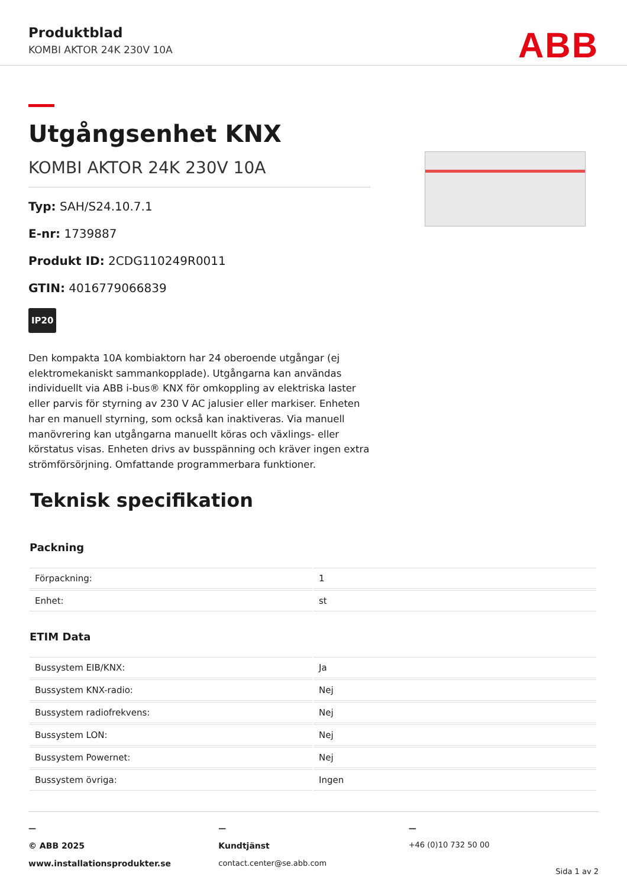Produktblad
KOMBI AKTOR 24K 230V 10A ABB
Utgångsenhet KNX
KOMBI AKTOR 24K 230V 10A
Typ: SAH/S24.10.7.1
E-nr: 1739887
Produkt ID: 2CDG110249R0011
GTIN: 4016779066839
IP20
Den kompakta 10A kombiaktorn har 24 oberoende utgångar (ej elektromekaniskt sammankopplade). Utgångarna kan användas individuellt via ABB i-bus® KNX för omkoppling av elektriska laster eller parvis för styrning av 230 V AC jalusier eller markiser. Enheten har en manuell styrning, som också kan inaktiveras. Via manuell manövrering kan utgångarna manuellt köras och växlings- eller körstatus visas. Enheten drivs av busspänning och kräver ingen extra strömförsörjning. Omfattande programmerbara funktioner.
Teknisk specifikation
Packning
| Förpackning: | 1 |
| Enhet: | st |
ETIM Data
| Bussystem EIB/KNX: | Ja |
| Bussystem KNX-radio: | Nej |
| Bussystem radiofrekvens: | Nej |
| Bussystem LON: | Nej |
| Bussystem Powernet: | Nej |
| Bussystem övriga: | Ingen |
—
© ABB 2025
www.installationsprodukter.se
—
Kundtjänst
contact.center@se.abb.com
—
+46 (0)10 732 50 00
Sida 1 av 2